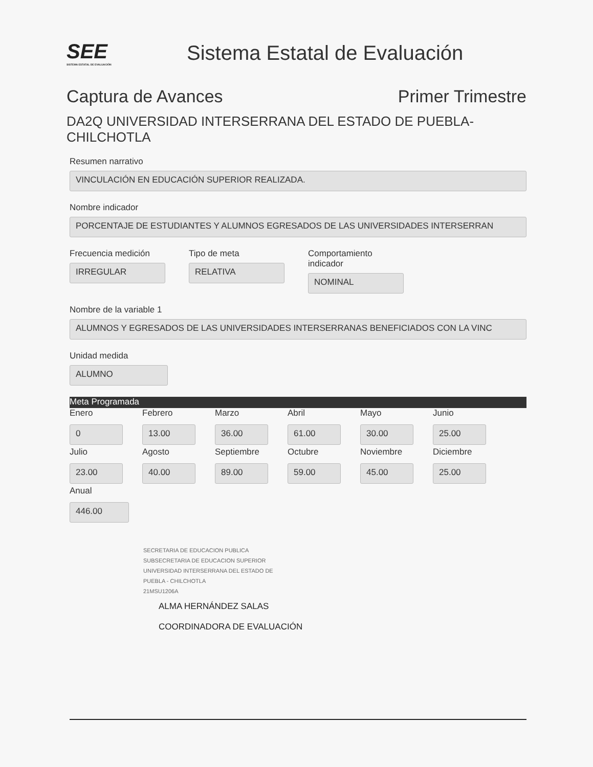SEE
SISTEMA ESTATAL DE EVALUACIÓN
Sistema Estatal de Evaluación
Captura de Avances Primer Trimestre
DA2Q UNIVERSIDAD INTERSERRANA DEL ESTADO DE PUEBLA-
CHILCHOTLA
Resumen narrativo
VINCULACIÓN EN EDUCACIÓN SUPERIOR REALIZADA.
Nombre indicador
PORCENTAJE DE ESTUDIANTES Y ALUMNOS EGRESADOS DE LAS UNIVERSIDADES INTERSERRAN
Frecuencia medición
IRREGULAR
Tipo de meta
RELATIVA
Comportamiento
indicador
NOMINAL
Nombre de la variable 1
ALUMNOS Y EGRESADOS DE LAS UNIVERSIDADES INTERSERRANAS BENEFICIADOS CON LA VINC
Unidad medida
ALUMNO
Meta Programada
Enero
0
Febrero
13.00
Marzo
36.00
Abril
61.00
Mayo
30.00
Junio
25.00
Julio
23.00
Agosto
40.00
Septiembre
89.00
Octubre
59.00
Noviembre
45.00
Diciembre
25.00
Anual
446.00
SECRETARIA DE EDUCACION PUBLICA
SUBSECRETARIA DE EDUCACION SUPERIOR
UNIVERSIDAD INTERSERRANA DEL ESTADO DE
PUEBLA - CHILCHOTLA
21MSU1206A
ALMA HERNÁNDEZ SALAS
COORDINADORA DE EVALUACIÓN